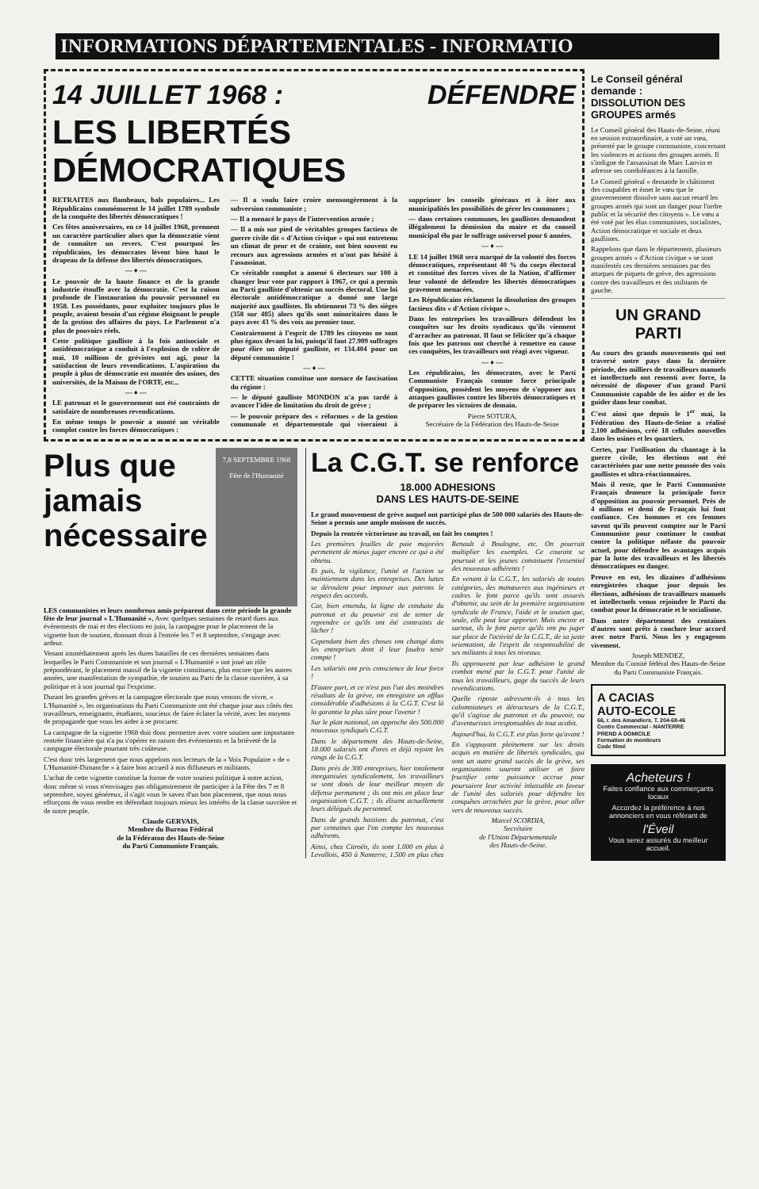INFORMATIONS DÉPARTEMENTALES - INFORMATIO
14 JUILLET 1968 : DÉFENDRE
LES LIBERTÉS DÉMOCRATIQUES
RETRAITES aux flambeaux, bals populaires... Les Républicains commémorent le 14 juillet 1789 symbole de la conquête des libertés démocratiques !
Ces fêtes anniversaires, en ce 14 juillet 1968, prennent un caractère particulier alors que la démocratie vient de connaître un revers. C'est pourquoi les républicains, les démocrates lèvent bien haut le drapeau de la défense des libertés démocratiques.
— ♦ —
Le pouvoir de la haute finance et de la grande industrie étouffe avec la démocratie. C'est la raison profonde de l'instauration du pouvoir personnel en 1958. Les possédants, pour exploiter toujours plus le peuple, avaient besoin d'un régime éloignant le peuple de la gestion des affaires du pays. Le Parlement n'a plus de pouvoirs réels.
Cette politique gaulliste à la fois antisociale et antidémocratique a conduit à l'explosion de colère de mai. 10 millions de grévistes ont agi, pour la satisfaction de leurs revendications. L'aspiration du peuple à plus de démocratie est montée des usines, des universités, de la Maison de l'ORTF, etc...
— ♦ —
LE patronat et le gouvernement ont été contraints de satisfaire de nombreuses revendications.
En même temps le pouvoir a monté un véritable complot contre les forces démocratiques :
— Il a voulu faire croire mensongèrement à la subversion communiste ;
— Il a menacé le pays de l'intervention armée ;
— Il a mis sur pied de véritables groupes factieux de guerre civile dit « d'Action civique » qui ont entretenu un climat de peur et de crainte, ont bien souvent eu recours aux agressions armées et n'ont pas hésité à l'assassinat.
Ce véritable complot a amené 6 électeurs sur 100 à changer leur vote par rapport à 1967, ce qui a permis au Parti gaulliste d'obtenir un succès électoral. Une loi électorale antidémocratique a donné une large majorité aux gaullistes. Ils obtiennent 73 % des sièges (358 sur 485) alors qu'ils sont minoritaires dans le pays avec 43 % des voix au premier tour.
Contrairement à l'esprit de 1789 les citoyens ne sont plus égaux devant la loi, puisqu'il faut 27.909 suffrages pour élire un député gaulliste, et 134.404 pour un député communiste !
— ♦ —
CETTE situation constitue une menace de fascisation du régime :
— le député gaulliste MONDON n'a pas tardé à avancer l'idée de limitation du droit de grève ;
— le pouvoir prépare des « réformes » de la gestion communale et départementale qui viseraient à supprimer les conseils généraux et à ôter aux municipalités les possibilités de gérer les communes ;
— dans certaines communes, les gaullistes demandent illégalement la démission du maire et du conseil municipal élu par le suffrage universel pour 6 années.
— ♦ —
LE 14 juillet 1968 sera marqué de la volonté des forces démocratiques, représentant 40 % du corps électoral et constitué des forces vives de la Nation, d'affirmer leur volonté de défendre les libertés démocratiques gravement menacées.
Les Républicains réclament la dissolution des groupes factieux dits « d'Action civique ».
Dans les entreprises les travailleurs défendent les conquêtes sur les droits syndicaux qu'ils viennent d'arracher au patronat. Il faut se féliciter qu'à chaque fois que les patrons ont cherché à remettre en cause ces conquêtes, les travailleurs ont réagi avec vigueur.
— ♦ —
Les républicains, les démocrates, avec le Parti Communiste Français comme force principale d'opposition, possèdent les moyens de s'opposer aux attaques gaullistes contre les libertés démocratiques et de préparer les victoires de demain.
Pierre SOTURA,
Secrétaire de la Fédération des Hauts-de-Seine
Plus que
jamais
nécessaire
7,8 SEPTEMBRE 1968
Fête de l'Humanité
LES communistes et leurs nombreux amis préparent dans cette période la grande fête de leur journal « L'Humanité ». Avec quelques semaines de retard dues aux événements de mai et des élections en juin, la campagne pour le placement de la vignette bon de soutien, donnant droit à l'entrée les 7 et 8 septembre, s'engage avec ardeur.
Venant immédiatement après les dures batailles de ces dernières semaines dans lesquelles le Parti Communiste et son journal « L'Humanité » ont joué un rôle prépondérant, le placement massif de la vignette constituera, plus encore que les autres années, une manifestation de sympathie, de soutien au Parti de la classe ouvrière, à sa politique et à son journal qui l'exprime.
Durant les grandes grèves et la campagne électorale que nous venons de vivre, « L'Humanité », les organisations du Parti Communiste ont été chaque jour aux côtés des travailleurs, enseignants, étudiants, soucieux de faire éclater la vérité, avec les moyens de propagande que vous les aider à se procurer.
La campagne de la vignette 1968 doit donc permettre avec votre soutien une importante rentrée financière qui n'a pu s'opérer en raison des événements et la brièveté de la campagne électorale pourtant très coûteuse.
C'est donc très largement que nous appelons nos lecteurs de la « Voix Populaire » de « L'Humanité-Dimanche » à faire bon accueil à nos diffuseurs et militants.
L'achat de cette vignette constitue la forme de votre soutien politique à notre action, donc même si vous n'envisagez pas obligatoirement de participer à la Fête des 7 et 8 septembre, soyez généreux, il s'agit vous le savez d'un bon placement, que nous nous efforçons de vous rendre en défendant toujours mieux les intérêts de la classe ouvrière et de notre peuple.
Claude GERVAIS,
Membre du Bureau Fédéral
de la Fédératon des Hauts-de-Seine
du Parti Communiste Français.
La C.G.T. se renforce
18.000 ADHESIONS
DANS LES HAUTS-DE-SEINE
Le grand mouvement de grève auquel ont participé plus de 500 000 salariés des Hauts-de-Seine a permis une ample moisson de succès.
Depuis la rentrée victorieuse au travail, on fait les comptes !
Les premières feuilles de paie majorées permettent de mieux juger encore ce qui a été obtenu.
Et puis, la vigilance, l'unité et l'action se maintiennent dans les entreprises. Des luttes se déroulent pour imposer aux patrons le respect des accords.
Car, bien entendu, la ligne de conduite du patronat et du pouvoir est de tenter de reprendre ce qu'ils ont été contraints de lâcher !
Cependant bien des choses ont changé dans les entreprises dont il leur faudra tenir compte !
Les salariés ont pris conscience de leur force !
D'autre part, et ce n'est pas l'un des moindres résultats de la grève, on enregistre un afflux considérable d'adhésions à la C.G.T. C'est là la garantie la plus sûre pour l'avenir !
Sur le plan national, on approche des 500.000 nouveaux syndiqués C.G.T.
Dans le département des Hauts-de-Seine, 18.000 salariés ont d'ores et déjà rejoint les rangs de la C.G.T.
Dans près de 300 entreprises, hier totalement inorganisées syndicalement, les travailleurs se sont dotés de leur meilleur moyen de défense permanent ; ils ont mis en place leur organisation C.G.T. ; ils élisent actuellement leurs délégués du personnel.
Dans de grands bastions du patronat, c'est par centaines que l'on compte les nouveaux adhérents.
Ainsi, chez Citroën, ils sont 1.000 en plus à Levallois, 450 à Nanterre, 1.500 en plus chez Renault à Boulogne, etc. On pourrait multiplier les exemples. Ce courant se poursuit et les jeunes constituent l'essentiel des nouveaux adhérents !
En venant à la C.G.T., les salariés de toutes catégories, des manœuvres aux ingénieurs et cadres le font parce qu'ils sont assurés d'obtenir, au sein de la première organisation syndicale de France, l'aide et le soutien que, seule, elle peut leur apporter. Mais encore et surtout, ils le font parce qu'ils ont pu juger sur place de l'activité de la C.G.T., de sa juste orientation, de l'esprit de responsabilité de ses militants à tous les niveaux.
Ils approuvent par leur adhésion le grand combat mené par la C.G.T. pour l'unité de tous les travailleurs, gage du succès de leurs revendications.
Quelle riposte adressent-ils à tous les calomniateurs et détracteurs de la C.G.T., qu'il s'agisse du patronat et du pouvoir, ou d'aventuristes irresponsables de tout acabit.
Aujourd'hui, la C.G.T. est plus forte qu'avant !
En s'appuyant pleinement sur les droits acquis en matière de libertés syndicales, qui sont un autre grand succès de la grève, ses organisations sauront utiliser et faire fructifier cette puissance accrue pour poursuivre leur activité inlassable en faveur de l'unité des salariés pour défendre les conquêtes arrachées par la grève, pour aller vers de nouveaux succès.
Marcel SCORDIA,
Secrétaire
de l'Union Départementale
des Hauts-de-Seine.
Le Conseil général demande :
DISSOLUTION DES GROUPES armés
Le Conseil général des Hauts-de-Seine, réuni en session extraordinaire, a voté un vœu, présenté par le groupe communiste, concernant les violences et actions des groupes armés. Il s'indigne de l'assassinat de Marc Lanvin et adresse ses condoléances à la famille.
Le Conseil général « demande le châtiment des coupables et émet le vœu que le gouvernement dissolve sans aucun retard les groupes armés qui sont un danger pour l'ordre public et la sécurité des citoyens ». Le vœu a été voté par les élus communistes, socialistes, Action démocratique et sociale et deux gaullistes.
Rappelons que dans le département, plusieurs groupes armés « d'Action civique » se sont manifestés ces dernières semaines par des attaques de piquets de grève, des agressions contre des travailleurs et des militants de gauche.
UN GRAND PARTI
Au cours des grands mouvements qui ont traversé notre pays dans la dernière période, des milliers de travailleurs manuels et intellectuels ont ressenti avec force, la nécessité de disposer d'un grand Parti Communiste capable de les aider et de les guider dans leur combat.
C'est ainsi que depuis le 1<sup>er</sup> mai, la Fédération des Hauts-de-Seine a réalisé 2.100 adhésions, créé 18 cellules nouvelles dans les usines et les quartiers.
Certes, par l'utilisation du chantage à la guerre civile, les élections ont été caractérisées par une nette poussée des voix gaullistes et ultra-réactionnaires.
Mais il reste, que le Parti Communiste Français demeure la principale force d'opposition au pouvoir personnel. Près de 4 millions et demi de Français lui font confiance. Ces hommes et ces femmes savent qu'ils peuvent compter sur le Parti Communiste pour continuer le combat contre la politique néfaste du pouvoir actuel, pour défendre les avantages acquis par la lutte des travailleurs et les libertés démocratiques en danger.
Preuve en est, les dizaines d'adhésions enregistrées chaque jour depuis les élections, adhésions de travailleurs manuels et intellectuels venus rejoindre le Parti du combat pour la démocratie et le socialisme.
Dans notre département des centaines d'autres sont prêts à conclure leur accord avec notre Parti. Nous les y engageons vivement.
Joseph MENDEZ,
Membre du Comité fédéral des Hauts-de-Seine du Parti Communiste Français.
A CACIAS
AUTO-ECOLE
66, r. des Amandiers. T. 204-68-46
Centre Commercial - NANTERRE
PREND A DOMICILE
Formation de moniteurs
Code filmé
Acheteurs !
Faites confiance aux commerçants locaux
Accordez la préférence à nos annonciers en vous référant de
l'Éveil
Vous serez assurés du meilleur accueil.